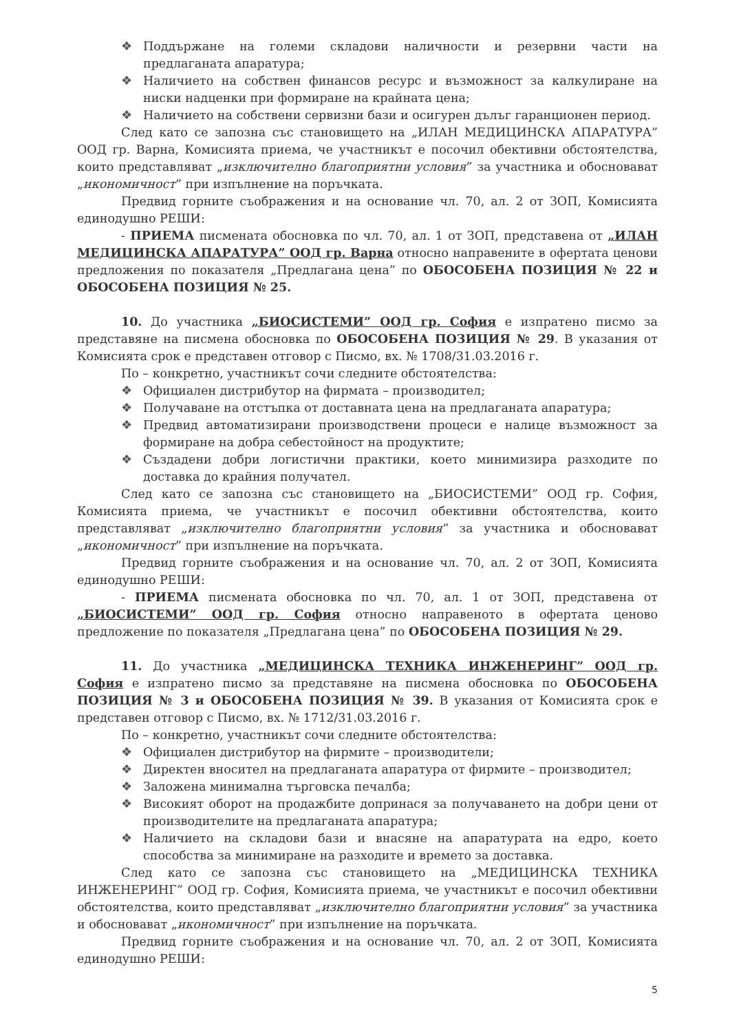❖ Поддържане на големи складови наличности и резервни части на предлаганата апаратура;
❖ Наличието на собствен финансов ресурс и възможност за калкулиране на ниски надценки при формиране на крайната цена;
❖ Наличието на собствени сервизни бази и осигурен дълъг гаранционен период.
След като се запозна със становището на „ИЛАН МЕДИЦИНСКА АПАРАТУРА” ООД гр. Варна, Комисията приема, че участникът е посочил обективни обстоятелства, които представляват „изключително благоприятни условия” за участника и обосновават „икономичност” при изпълнение на поръчката.
Предвид горните съображения и на основание чл. 70, ал. 2 от ЗОП, Комисията единодушно РЕШИ:
- ПРИЕМА писмената обосновка по чл. 70, ал. 1 от ЗОП, представена от „ИЛАН МЕДИЦИНСКА АПАРАТУРА” ООД гр. Варна относно направените в офертата ценови предложения по показателя „Предлагана цена” по ОБОСОБЕНА ПОЗИЦИЯ № 22 и ОБОСОБЕНА ПОЗИЦИЯ № 25.
10. До участника „БИОСИСТЕМИ” ООД гр. София е изпратено писмо за представяне на писмена обосновка по ОБОСОБЕНА ПОЗИЦИЯ № 29. В указания от Комисията срок е представен отговор с Писмо, вх. № 1708/31.03.2016 г.
По – конкретно, участникът сочи следните обстоятелства:
❖ Официален дистрибутор на фирмата – производител;
❖ Получаване на отстъпка от доставната цена на предлаганата апаратура;
❖ Предвид автоматизирани производствени процеси е налице възможност за формиране на добра себестойност на продуктите;
❖ Създадени добри логистични практики, което минимизира разходите по доставка до крайния получател.
След като се запозна със становището на „БИОСИСТЕМИ” ООД гр. София, Комисията приема, че участникът е посочил обективни обстоятелства, които представляват „изключително благоприятни условия” за участника и обосновават „икономичност” при изпълнение на поръчката.
Предвид горните съображения и на основание чл. 70, ал. 2 от ЗОП, Комисията единодушно РЕШИ:
- ПРИЕМА писмената обосновка по чл. 70, ал. 1 от ЗОП, представена от „БИОСИСТЕМИ” ООД гр. София относно направеното в офертата ценово предложение по показателя „Предлагана цена” по ОБОСОБЕНА ПОЗИЦИЯ № 29.
11. До участника „МЕДИЦИНСКА ТЕХНИКА ИНЖЕНЕРИНГ” ООД гр. София е изпратено писмо за представяне на писмена обосновка по ОБОСОБЕНА ПОЗИЦИЯ № 3 и ОБОСОБЕНА ПОЗИЦИЯ № 39. В указания от Комисията срок е представен отговор с Писмо, вх. № 1712/31.03.2016 г.
По – конкретно, участникът сочи следните обстоятелства:
❖ Официален дистрибутор на фирмите – производители;
❖ Директен вносител на предлаганата апаратура от фирмите – производител;
❖ Заложена минимална търговска печалба;
❖ Високият оборот на продажбите допринася за получаването на добри цени от производителите на предлаганата апаратура;
❖ Наличието на складови бази и внасяне на апаратурата на едро, което способства за минимиране на разходите и времето за доставка.
След като се запозна със становището на „МЕДИЦИНСКА ТЕХНИКА ИНЖЕНЕРИНГ” ООД гр. София, Комисията приема, че участникът е посочил обективни обстоятелства, които представляват „изключително благоприятни условия” за участника и обосновават „икономичност” при изпълнение на поръчката.
Предвид горните съображения и на основание чл. 70, ал. 2 от ЗОП, Комисията единодушно РЕШИ:
5